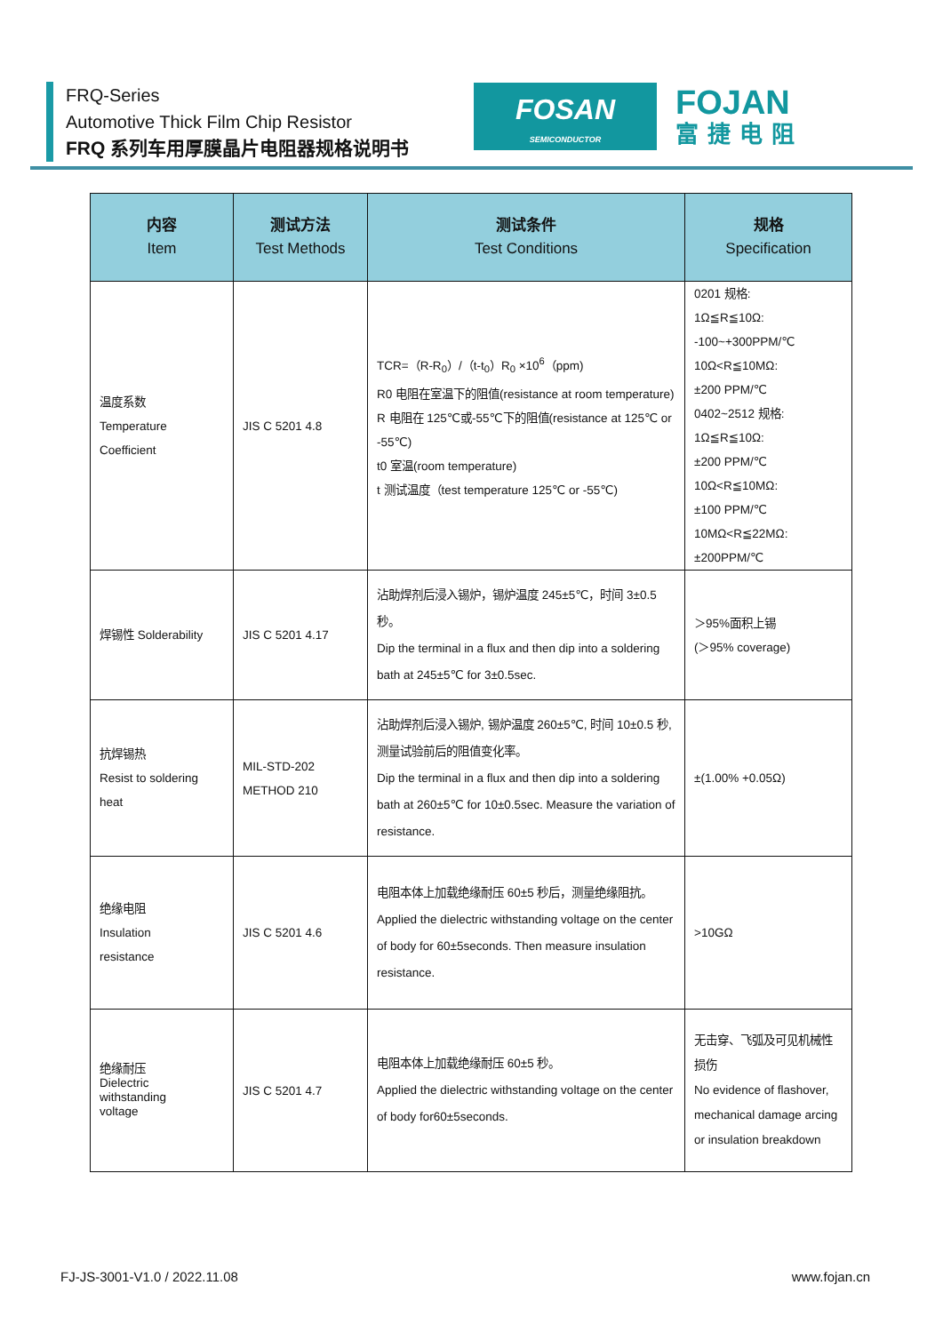FRQ-Series
Automotive Thick Film Chip Resistor
FRQ 系列车用厚膜晶片电阻器规格说明书
FOSAN
SEMICONDUCTOR
FOJAN
富捷电阻
| 内容 Item | 测试方法 Test Methods | 测试条件 Test Conditions | 规格 Specification |
| --- | --- | --- | --- |
| 温度系数 Temperature Coefficient | JIS C 5201 4.8 | TCR=（R-R<sub>0</sub>）/（t-t<sub>0</sub>）R<sub>0</sub> ×10<sup>6</sup>（ppm) R0 电阻在室温下的阻值(resistance at room temperature) R 电阻在 125℃或-55℃下的阻值(resistance at 125℃ or -55℃) t0 室温(room temperature) t 测试温度（test temperature 125℃ or -55℃) | 0201 规格: 1Ω≦R≦10Ω: -100~+300PPM/℃ 10Ω<R≦10MΩ: ±200 PPM/℃ 0402~2512 规格: 1Ω≦R≦10Ω: ±200 PPM/℃ 10Ω<R≦10MΩ: ±100 PPM/℃ 10MΩ<R≦22MΩ: ±200PPM/℃ |
| 焊锡性 Solderability | JIS C 5201 4.17 | 沾助焊剂后浸入锡炉，锡炉温度 245±5℃，时间 3±0.5 秒。 Dip the terminal in a flux and then dip into a soldering bath at 245±5℃ for 3±0.5sec. | ＞95%面积上锡 (＞95% coverage) |
| 抗焊锡热 Resist to soldering heat | MIL-STD-202 METHOD 210 | 沾助焊剂后浸入锡炉, 锡炉温度 260±5℃, 时间 10±0.5 秒, 测量试验前后的阻值变化率。 Dip the terminal in a flux and then dip into a soldering bath at 260±5℃ for 10±0.5sec. Measure the variation of resistance. | ±(1.00% +0.05Ω) |
| 绝缘电阻 Insulation resistance | JIS C 5201 4.6 | 电阻本体上加载绝缘耐压 60±5 秒后，测量绝缘阻抗。 Applied the dielectric withstanding voltage on the center of body for 60±5seconds. Then measure insulation resistance. | >10GΩ |
| 绝缘耐压 Dielectric withstanding voltage | JIS C 5201 4.7 | 电阻本体上加载绝缘耐压 60±5 秒。 Applied the dielectric withstanding voltage on the center of body for60±5seconds. | 无击穿、飞弧及可见机械性损伤 No evidence of flashover, mechanical damage arcing or insulation breakdown |
FJ-JS-3001-V1.0 / 2022.11.08 www.fojan.cn